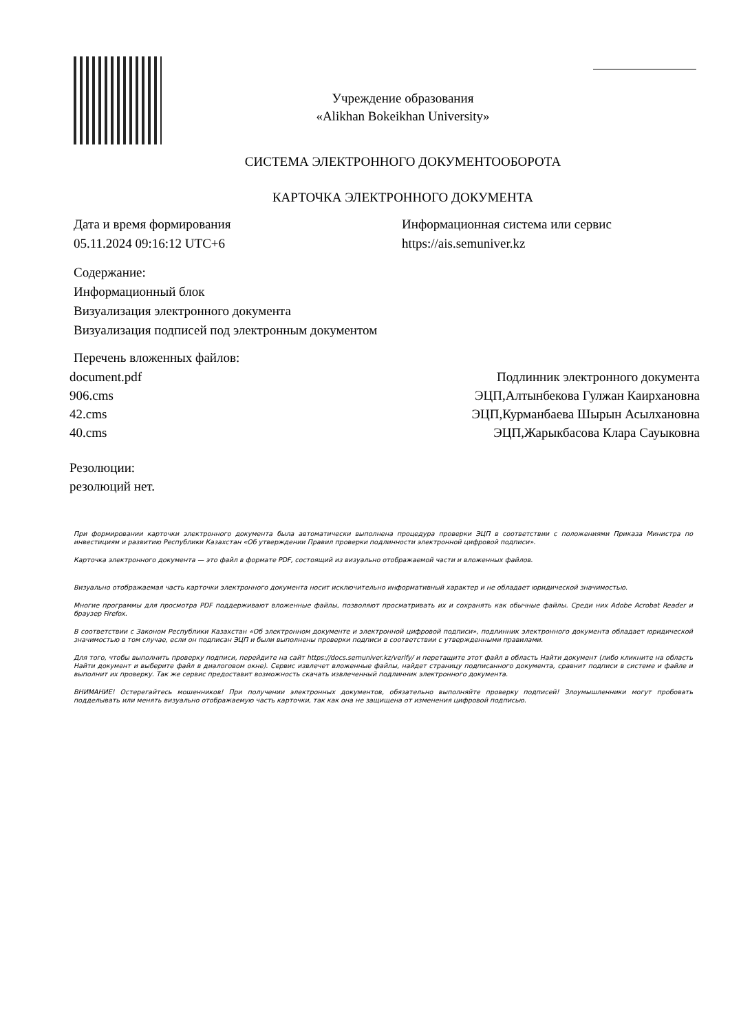Учреждение образования
«Alikhan Bokeikhan University»
СИСТЕМА ЭЛЕКТРОННОГО ДОКУМЕНТООБОРОТА
КАРТОЧКА ЭЛЕКТРОННОГО ДОКУМЕНТА
Дата и время формирования
05.11.2024 09:16:12 UTC+6
Информационная система или сервис
https://ais.semuniver.kz
Содержание:
Информационный блок
Визуализация электронного документа
Визуализация подписей под электронным документом
Перечень вложенных файлов:
document.pdf Подлинник электронного документа
906.cms ЭЦП,Алтынбекова Гулжан Каирхановна
42.cms ЭЦП,Курманбаева Шырын Асылхановна
40.cms ЭЦП,Жарыкбасова Клара Сауыковна
Резолюции:
резолюций нет.
При формировании карточки электронного документа была автоматически выполнена процедура проверки ЭЦП в соответствии с положениями Приказа Министра по инвестициям и развитию Республики Казахстан «Об утверждении Правил проверки подлинности электронной цифровой подписи».
Карточка электронного документа — это файл в формате PDF, состоящий из визуально отображаемой части и вложенных файлов.
Визуально отображаемая часть карточки электронного документа носит исключительно информативный характер и не обладает юридической значимостью.
Многие программы для просмотра PDF поддерживают вложенные файлы, позволяют просматривать их и сохранять как обычные файлы. Среди них Adobe Acrobat Reader и браузер Firefox.
В соответствии с Законом Республики Казахстан «Об электронном документе и электронной цифровой подписи», подлинник электронного документа обладает юридической значимостью в том случае, если он подписан ЭЦП и были выполнены проверки подписи в соответствии с утвержденными правилами.
Для того, чтобы выполнить проверку подписи, перейдите на сайт https://docs.semuniver.kz/verify/ и перетащите этот файл в область Найти документ (либо кликните на область Найти документ и выберите файл в диалоговом окне). Сервис извлечет вложенные файлы, найдет страницу подписанного документа, сравнит подписи в системе и файле и выполнит их проверку. Так же сервис предоставит возможность скачать извлеченный подлинник электронного документа.
ВНИМАНИЕ! Остерегайтесь мошенников! При получении электронных документов, обязательно выполняйте проверку подписей! Злоумышленники могут пробовать подделывать или менять визуально отображаемую часть карточки, так как она не защищена от изменения цифровой подписью.